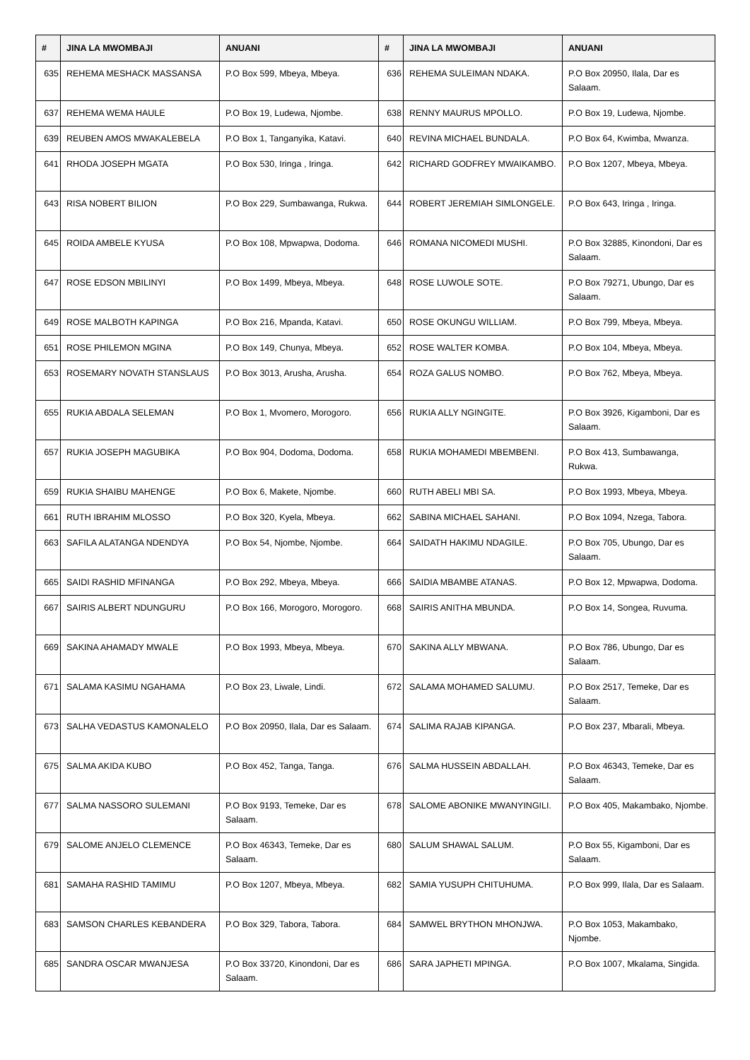| # | JINA LA MWOMBAJI | ANUANI | # | JINA LA MWOMBAJI | ANUANI |
| --- | --- | --- | --- | --- | --- |
| 635 | REHEMA MESHACK MASSANSA | P.O Box 599, Mbeya, Mbeya. | 636 | REHEMA SULEIMAN NDAKA. | P.O Box 20950, Ilala, Dar es Salaam. |
| 637 | REHEMA WEMA HAULE | P.O Box 19, Ludewa, Njombe. | 638 | RENNY MAURUS MPOLLO. | P.O Box 19, Ludewa, Njombe. |
| 639 | REUBEN AMOS MWAKALEBELA | P.O Box 1, Tanganyika, Katavi. | 640 | REVINA MICHAEL BUNDALA. | P.O Box 64, Kwimba, Mwanza. |
| 641 | RHODA JOSEPH MGATA | P.O Box 530, Iringa , Iringa. | 642 | RICHARD GODFREY MWAIKAMBO. | P.O Box 1207, Mbeya, Mbeya. |
| 643 | RISA NOBERT BILION | P.O Box 229, Sumbawanga, Rukwa. | 644 | ROBERT JEREMIAH SIMLONGELE. | P.O Box 643, Iringa , Iringa. |
| 645 | ROIDA AMBELE KYUSA | P.O Box 108, Mpwapwa, Dodoma. | 646 | ROMANA NICOMEDI MUSHI. | P.O Box 32885, Kinondoni, Dar es Salaam. |
| 647 | ROSE EDSON MBILINYI | P.O Box 1499, Mbeya, Mbeya. | 648 | ROSE LUWOLE SOTE. | P.O Box 79271, Ubungo, Dar es Salaam. |
| 649 | ROSE MALBOTH KAPINGA | P.O Box 216, Mpanda, Katavi. | 650 | ROSE OKUNGU WILLIAM. | P.O Box 799, Mbeya, Mbeya. |
| 651 | ROSE PHILEMON MGINA | P.O Box 149, Chunya, Mbeya. | 652 | ROSE WALTER KOMBA. | P.O Box 104, Mbeya, Mbeya. |
| 653 | ROSEMARY NOVATH STANSLAUS | P.O Box 3013, Arusha, Arusha. | 654 | ROZA GALUS NOMBO. | P.O Box 762, Mbeya, Mbeya. |
| 655 | RUKIA ABDALA SELEMAN | P.O Box 1, Mvomero, Morogoro. | 656 | RUKIA ALLY NGINGITE. | P.O Box 3926, Kigamboni, Dar es Salaam. |
| 657 | RUKIA JOSEPH MAGUBIKA | P.O Box 904, Dodoma, Dodoma. | 658 | RUKIA MOHAMEDI MBEMBENI. | P.O Box 413, Sumbawanga, Rukwa. |
| 659 | RUKIA SHAIBU MAHENGE | P.O Box 6, Makete, Njombe. | 660 | RUTH ABELI MBI SA. | P.O Box 1993, Mbeya, Mbeya. |
| 661 | RUTH IBRAHIM MLOSSO | P.O Box 320, Kyela, Mbeya. | 662 | SABINA MICHAEL SAHANI. | P.O Box 1094, Nzega, Tabora. |
| 663 | SAFILA ALATANGA NDENDYA | P.O Box 54, Njombe, Njombe. | 664 | SAIDATH HAKIMU NDAGILE. | P.O Box 705, Ubungo, Dar es Salaam. |
| 665 | SAIDI RASHID MFINANGA | P.O Box 292, Mbeya, Mbeya. | 666 | SAIDIA MBAMBE ATANAS. | P.O Box 12, Mpwapwa, Dodoma. |
| 667 | SAIRIS ALBERT NDUNGURU | P.O Box 166, Morogoro, Morogoro. | 668 | SAIRIS ANITHA MBUNDA. | P.O Box 14, Songea, Ruvuma. |
| 669 | SAKINA AHAMADY MWALE | P.O Box 1993, Mbeya, Mbeya. | 670 | SAKINA ALLY MBWANA. | P.O Box 786, Ubungo, Dar es Salaam. |
| 671 | SALAMA KASIMU NGAHAMA | P.O Box 23, Liwale, Lindi. | 672 | SALAMA MOHAMED SALUMU. | P.O Box 2517, Temeke, Dar es Salaam. |
| 673 | SALHA VEDASTUS KAMONALELO | P.O Box 20950, Ilala, Dar es Salaam. | 674 | SALIMA RAJAB KIPANGA. | P.O Box 237, Mbarali, Mbeya. |
| 675 | SALMA AKIDA KUBO | P.O Box 452, Tanga, Tanga. | 676 | SALMA HUSSEIN ABDALLAH. | P.O Box 46343, Temeke, Dar es Salaam. |
| 677 | SALMA NASSORO SULEMANI | P.O Box 9193, Temeke, Dar es Salaam. | 678 | SALOME ABONIKE MWANYINGILI. | P.O Box 405, Makambako, Njombe. |
| 679 | SALOME ANJELO CLEMENCE | P.O Box 46343, Temeke, Dar es Salaam. | 680 | SALUM SHAWAL SALUM. | P.O Box 55, Kigamboni, Dar es Salaam. |
| 681 | SAMAHA RASHID TAMIMU | P.O Box 1207, Mbeya, Mbeya. | 682 | SAMIA YUSUPH CHITUHUMA. | P.O Box 999, Ilala, Dar es Salaam. |
| 683 | SAMSON CHARLES KEBANDERA | P.O Box 329, Tabora, Tabora. | 684 | SAMWEL BRYTHON MHONJWA. | P.O Box 1053, Makambako, Njombe. |
| 685 | SANDRA OSCAR MWANJESA | P.O Box 33720, Kinondoni, Dar es Salaam. | 686 | SARA JAPHETI MPINGA. | P.O Box 1007, Mkalama, Singida. |